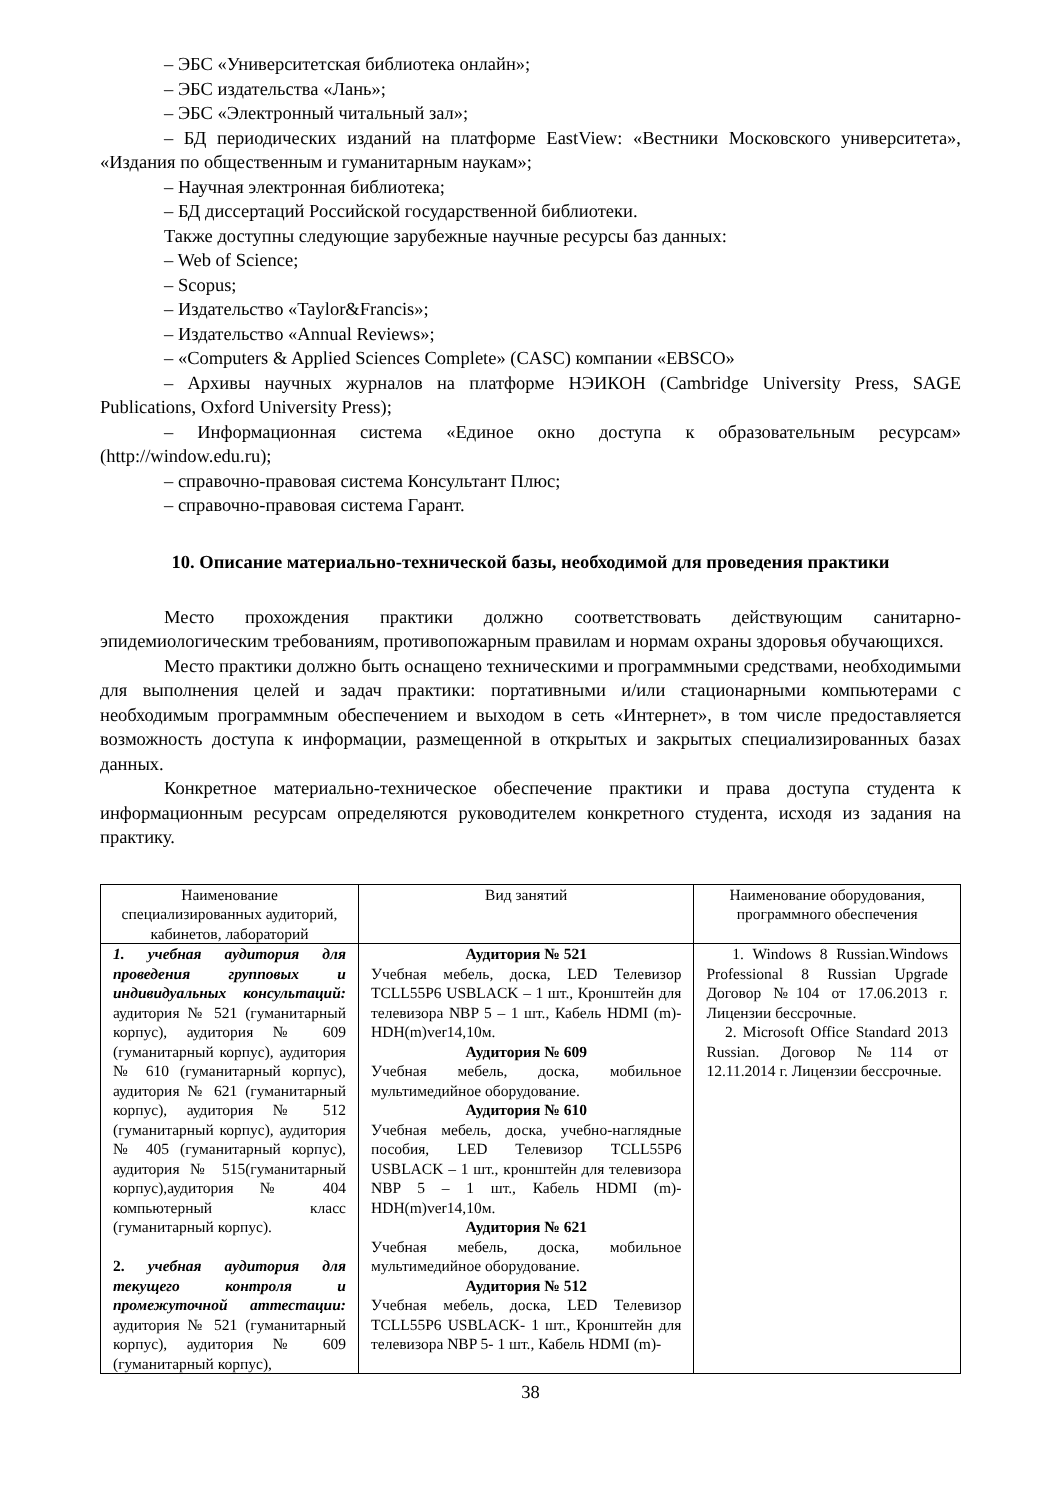– ЭБС «Университетская библиотека онлайн»;
– ЭБС издательства «Лань»;
– ЭБС «Электронный читальный зал»;
– БД периодических изданий на платформе EastView: «Вестники Московского университета», «Издания по общественным и гуманитарным наукам»;
– Научная электронная библиотека;
– БД диссертаций Российской государственной библиотеки.
Также доступны следующие зарубежные научные ресурсы баз данных:
– Web of Science;
– Scopus;
– Издательство «Taylor&Francis»;
– Издательство «Annual Reviews»;
– «Computers & Applied Sciences Complete» (CASC) компании «EBSCO»
– Архивы научных журналов на платформе НЭИКОН (Cambridge University Press, SAGE Publications, Oxford University Press);
– Информационная система «Единое окно доступа к образовательным ресурсам» (http://window.edu.ru);
– справочно-правовая система Консультант Плюс;
– справочно-правовая система Гарант.
10. Описание материально-технической базы, необходимой для проведения практики
Место прохождения практики должно соответствовать действующим санитарно-эпидемиологическим требованиям, противопожарным правилам и нормам охраны здоровья обучающихся.
Место практики должно быть оснащено техническими и программными средствами, необходимыми для выполнения целей и задач практики: портативными и/или стационарными компьютерами с необходимым программным обеспечением и выходом в сеть «Интернет», в том числе предоставляется возможность доступа к информации, размещенной в открытых и закрытых специализированных базах данных.
Конкретное материально-техническое обеспечение практики и права доступа студента к информационным ресурсам определяются руководителем конкретного студента, исходя из задания на практику.
| Наименование специализированных аудиторий, кабинетов, лабораторий | Вид занятий | Наименование оборудования, программного обеспечения |
| --- | --- | --- |
| 1. учебная аудитория для проведения групповых и индивидуальных консультаций: аудитория № 521 (гуманитарный корпус), аудитория № 609 (гуманитарный корпус), аудитория № 610 (гуманитарный корпус), аудитория № 621 (гуманитарный корпус), аудитория № 512 (гуманитарный корпус), аудитория № 405 (гуманитарный корпус), аудитория № 515(гуманитарный корпус),аудитория № 404 компьютерный класс (гуманитарный корпус). 2. учебная аудитория для текущего контроля и промежуточной аттестации: аудитория № 521 (гуманитарный корпус), аудитория № 609 (гуманитарный корпус), | Аудитория № 521 Учебная мебель, доска, LED Телевизор TCLL55P6 USBLACK – 1 шт., Кронштейн для телевизора NBP 5 – 1 шт., Кабель HDMI (m)-HDH(m)ver14,10м. Аудитория № 609 Учебная мебель, доска, мобильное мультимедийное оборудование. Аудитория № 610 Учебная мебель, доска, учебно-наглядные пособия, LED Телевизор TCLL55P6 USBLACK – 1 шт., кронштейн для телевизора NBP 5 – 1 шт., Кабель HDMI (m)-HDH(m)ver14,10м. Аудитория № 621 Учебная мебель, доска, мобильное мультимедийное оборудование. Аудитория № 512 Учебная мебель, доска, LED Телевизор TCLL55P6 USBLACK- 1 шт., Кронштейн для телевизора NBP 5- 1 шт., Кабель HDMI (m)- | 1. Windows 8 Russian.Windows Professional 8 Russian Upgrade Договор №104 от 17.06.2013 г. Лицензии бессрочные. 2. Microsoft Office Standard 2013 Russian. Договор №114 от 12.11.2014 г. Лицензии бессрочные. |
38